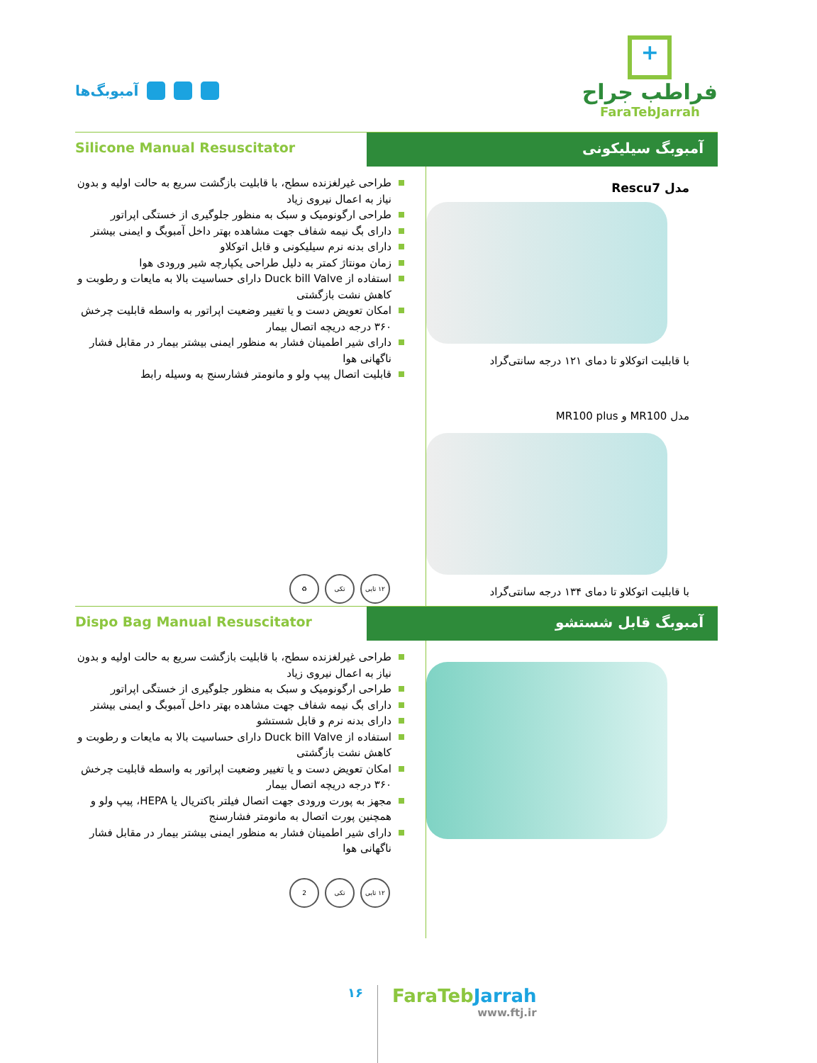آمبوبگ‌ها
+
فراطب جراح
FaraTebJarrah
Silicone Manual Resuscitator
آمبوبگ سیلیکونی
طراحی غیرلغزنده سطح، با قابلیت بازگشت سریع به حالت اولیه و بدون نیاز به اعمال نیروی زیاد
طراحی ارگونومیک و سبک به منظور جلوگیری از خستگی اپراتور
دارای بگ نیمه شفاف جهت مشاهده بهتر داخل آمبوبگ و ایمنی بیشتر
دارای بدنه نرم سیلیکونی و قابل اتوکلاو
زمان مونتاژ کمتر به دلیل طراحی یکپارچه شیر ورودی هوا
استفاده از Duck bill Valve دارای حساسیت بالا به مایعات و رطوبت و کاهش نشت بازگشتی
امکان تعویض دست و یا تغییر وضعیت اپراتور به واسطه قابلیت چرخش ۳۶۰ درجه دریچه اتصال بیمار
دارای شیر اطمینان فشار به منظور ایمنی بیشتر بیمار در مقابل فشار ناگهانی هوا
قابلیت اتصال پیپ ولو و مانومتر فشارسنج به وسیله رابط
۱۲ تایی تکی ♻
مدل Rescu7
با قابلیت اتوکلاو تا دمای ۱۲۱ درجه سانتی‌گراد
مدل MR100 و MR100 plus
با قابلیت اتوکلاو تا دمای ۱۳۴ درجه سانتی‌گراد
Dispo Bag Manual Resuscitator
آمبوبگ قابل شستشو
طراحی غیرلغزنده سطح، با قابلیت بازگشت سریع به حالت اولیه و بدون نیاز به اعمال نیروی زیاد
طراحی ارگونومیک و سبک به منظور جلوگیری از خستگی اپراتور
دارای بگ نیمه شفاف جهت مشاهده بهتر داخل آمبوبگ و ایمنی بیشتر
دارای بدنه نرم و قابل شستشو
استفاده از Duck bill Valve دارای حساسیت بالا به مایعات و رطوبت و کاهش نشت بازگشتی
امکان تعویض دست و یا تغییر وضعیت اپراتور به واسطه قابلیت چرخش ۳۶۰ درجه دریچه اتصال بیمار
مجهز به پورت ورودی جهت اتصال فیلتر باکتریال یا HEPA، پیپ ولو و همچنین پورت اتصال به مانومتر فشارسنج
دارای شیر اطمینان فشار به منظور ایمنی بیشتر بیمار در مقابل فشار ناگهانی هوا
۱۲ تایی تکی 2
۱۶
FaraTebJarrah
www.ftj.ir